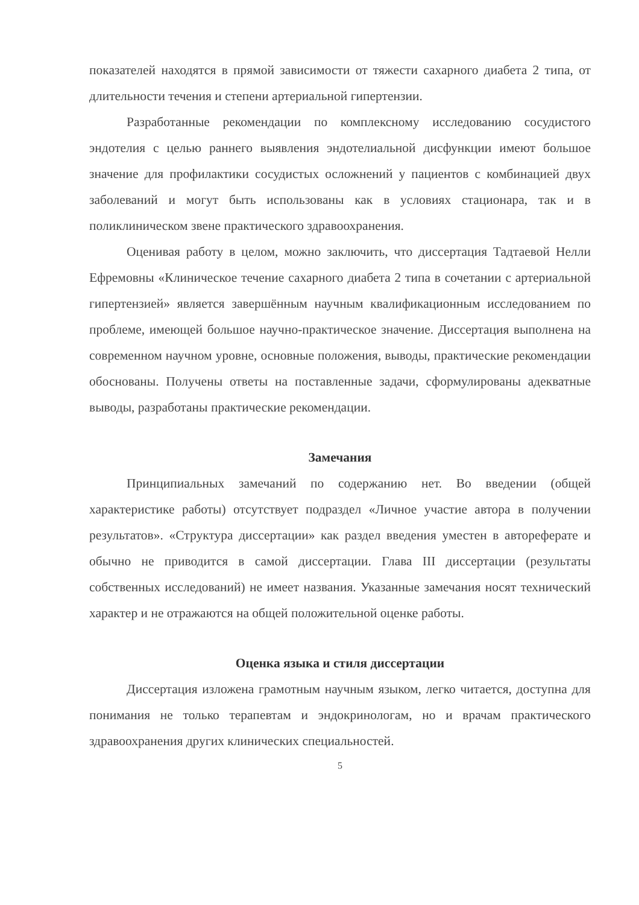показателей находятся в прямой зависимости от тяжести сахарного диабета 2 типа, от длительности течения и степени артериальной гипертензии.
Разработанные рекомендации по комплексному исследованию сосудистого эндотелия с целью раннего выявления эндотелиальной дисфункции имеют большое значение для профилактики сосудистых осложнений у пациентов с комбинацией двух заболеваний и могут быть использованы как в условиях стационара, так и в поликлиническом звене практического здравоохранения.
Оценивая работу в целом, можно заключить, что диссертация Тадтаевой Нелли Ефремовны «Клиническое течение сахарного диабета 2 типа в сочетании с артериальной гипертензией» является завершённым научным квалификационным исследованием по проблеме, имеющей большое научно-практическое значение. Диссертация выполнена на современном научном уровне, основные положения, выводы, практические рекомендации обоснованы. Получены ответы на поставленные задачи, сформулированы адекватные выводы, разработаны практические рекомендации.
Замечания
Принципиальных замечаний по содержанию нет. Во введении (общей характеристике работы) отсутствует подраздел «Личное участие автора в получении результатов». «Структура диссертации» как раздел введения уместен в автореферате и обычно не приводится в самой диссертации. Глава III диссертации (результаты собственных исследований) не имеет названия. Указанные замечания носят технический характер и не отражаются на общей положительной оценке работы.
Оценка языка и стиля диссертации
Диссертация изложена грамотным научным языком, легко читается, доступна для понимания не только терапевтам и эндокринологам, но и врачам практического здравоохранения других клинических специальностей.
5